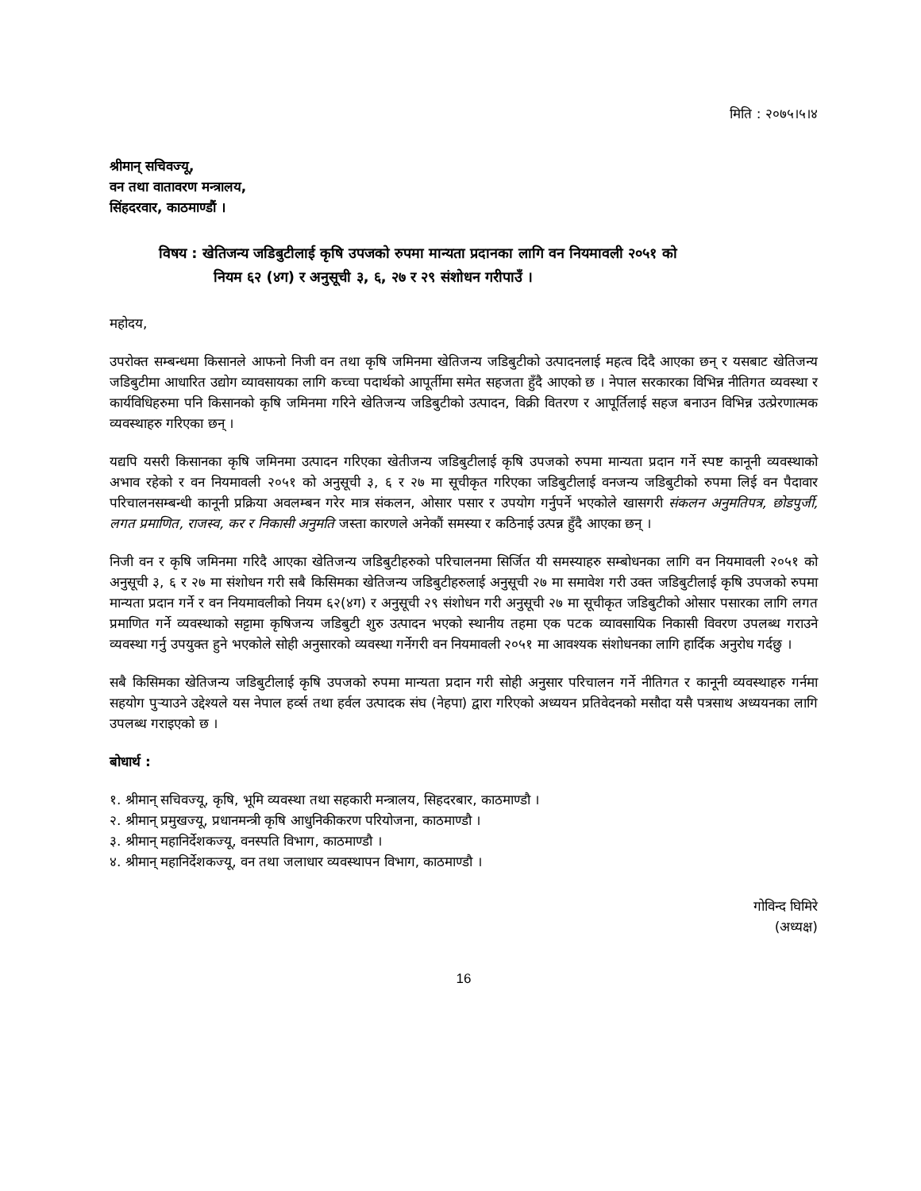मिति : २०७५।५।४
श्रीमान् सचिवज्यू,
वन तथा वातावरण मन्त्रालय,
सिंहदरवार, काठमाण्डौं ।
विषय : खेतिजन्य जडिबुटीलाई कृषि उपजको रुपमा मान्यता प्रदानका लागि वन नियमावली २०५१ को
नियम ६२ (४ग) र अनुसूची ३, ६, २७ र २९ संशोधन गरीपाउँ ।
महोदय,
उपरोक्त सम्बन्धमा किसानले आफनो निजी वन तथा कृषि जमिनमा खेतिजन्य जडिबुटीको उत्पादनलाई महत्व दिदै आएका छन् र यसबाट खेतिजन्य जडिबुटीमा आधारित उद्योग व्यावसायका लागि कच्चा पदार्थको आपूर्तीमा समेत सहजता हुँदै आएको छ । नेपाल सरकारका विभिन्न नीतिगत व्यवस्था र कार्यविधिहरुमा पनि किसानको कृषि जमिनमा गरिने खेतिजन्य जडिबुटीको उत्पादन, विक्री वितरण र आपूर्तिलाई सहज बनाउन विभिन्न उत्प्रेरणात्मक व्यवस्थाहरु गरिएका छन् ।
यद्यपि यसरी किसानका कृषि जमिनमा उत्पादन गरिएका खेतीजन्य जडिबुटीलाई कृषि उपजको रुपमा मान्यता प्रदान गर्ने स्पष्ट कानूनी व्यवस्थाको अभाव रहेको र वन नियमावली २०५१ को अनुसूची ३, ६ र २७ मा सूचीकृत गरिएका जडिबुटीलाई वनजन्य जडिबुटीको रुपमा लिई वन पैदावार परिचालनसम्बन्धी कानूनी प्रक्रिया अवलम्बन गरेर मात्र संकलन, ओसार पसार र उपयोग गर्नुपर्ने भएकोले खासगरी संकलन अनुमतिपत्र, छोडपुर्जी, लगत प्रमाणित, राजस्व, कर र निकासी अनुमति जस्ता कारणले अनेकौं समस्या र कठिनाई उत्पन्न हुँदै आएका छन् ।
निजी वन र कृषि जमिनमा गरिदै आएका खेतिजन्य जडिबुटीहरुको परिचालनमा सिर्जित यी समस्याहरु सम्बोधनका लागि वन नियमावली २०५१ को अनुसूची ३, ६ र २७ मा संशोधन गरी सबै किसिमका खेतिजन्य जडिबुटीहरुलाई अनुसूची २७ मा समावेश गरी उक्त जडिबुटीलाई कृषि उपजको रुपमा मान्यता प्रदान गर्ने र वन नियमावलीको नियम ६२(४ग) र अनुसूची २९ संशोधन गरी अनुसूची २७ मा सूचीकृत जडिबुटीको ओसार पसारका लागि लगत प्रमाणित गर्ने व्यवस्थाको सट्टामा कृषिजन्य जडिबुटी शुरु उत्पादन भएको स्थानीय तहमा एक पटक व्यावसायिक निकासी विवरण उपलब्ध गराउने व्यवस्था गर्नु उपयुक्त हुने भएकोले सोही अनुसारको व्यवस्था गर्नेगरी वन नियमावली २०५१ मा आवश्यक संशोधनका लागि हार्दिक अनुरोध गर्दछु ।
सबै किसिमका खेतिजन्य जडिबुटीलाई कृषि उपजको रुपमा मान्यता प्रदान गरी सोही अनुसार परिचालन गर्ने नीतिगत र कानूनी व्यवस्थाहरु गर्नमा सहयोग पुऱ्याउने उद्देश्यले यस नेपाल हर्व्स तथा हर्वल उत्पादक संघ (नेहपा) द्वारा गरिएको अध्ययन प्रतिवेदनको मसौदा यसै पत्रसाथ अध्ययनका लागि उपलब्ध गराइएको छ ।
बोधार्थ :
१. श्रीमान् सचिवज्यू, कृषि, भूमि व्यवस्था तथा सहकारी मन्त्रालय, सिहदरबार, काठमाण्डौ ।
२. श्रीमान् प्रमुखज्यू, प्रधानमन्त्री कृषि आधुनिकीकरण परियोजना, काठमाण्डौ ।
३. श्रीमान् महानिर्देशकज्यू, वनस्पति विभाग, काठमाण्डौ ।
४. श्रीमान् महानिर्देशकज्यू, वन तथा जलाधार व्यवस्थापन विभाग, काठमाण्डौ ।
गोविन्द घिमिरे
(अध्यक्ष)
16